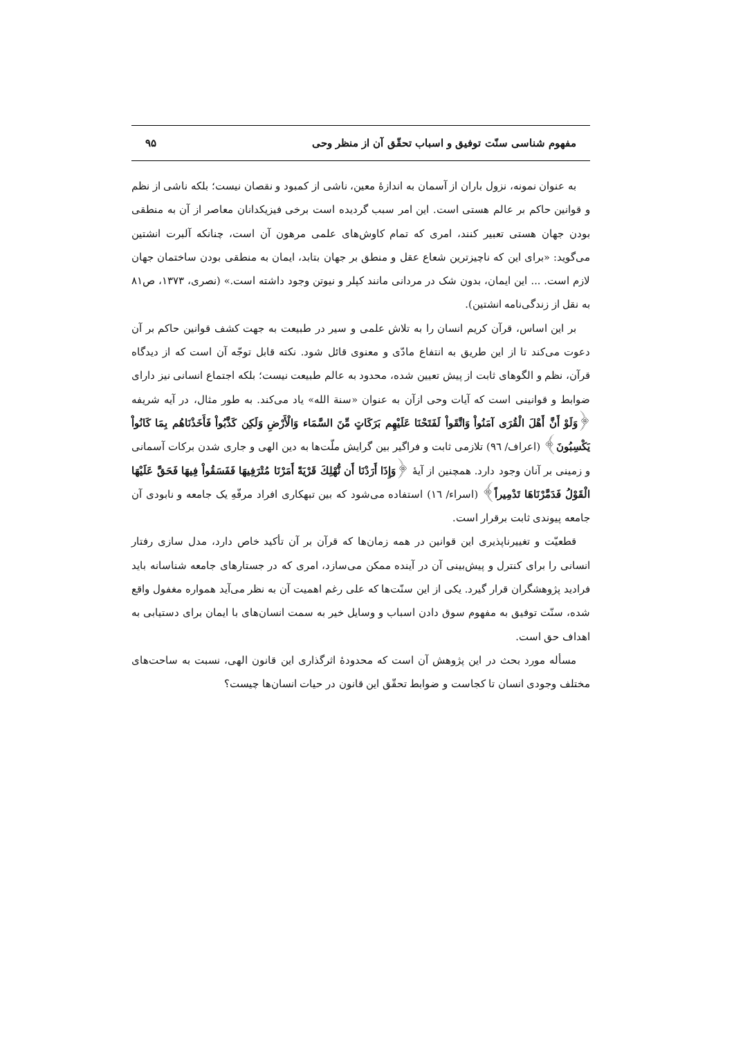مفهوم شناسی سنّت توفیق و اسباب تحقّق آن از منظر وحی ۹۵
به عنوان نمونه، نزول باران از آسمان به اندازهٔ معین، ناشی از کمبود و نقصان نیست؛ بلکه ناشی از نظم و قوانین حاکم بر عالم هستی است. این امر سبب گردیده است برخی فیزیکدانان معاصر از آن به منطقی بودن جهان هستی تعبیر کنند، امری که تمام کاوش‌های علمی مرهون آن است، چنانکه آلبرت انشتین می‌گوید: «برای این که ناچیزترین شعاع عقل و منطق بر جهان بتابد، ایمان به منطقی بودن ساختمان جهان لازم است. ... این ایمان، بدون شک در مردانی مانند کپلر و نیوتن وجود داشته است.» (نصری، ۱۳۷۳، ص۸۱ به نقل از زندگی‌نامه انشتین).
بر این اساس، قرآن کریم انسان را به تلاش علمی و سیر در طبیعت به جهت کشف قوانین حاکم بر آن دعوت می‌کند تا از این طریق به انتفاع مادّی و معنوی قائل شود. نکته قابل توجّه آن است که از دیدگاه قرآن، نظم و الگوهای ثابت از پیش تعیین شده، محدود به عالم طبیعت نیست؛ بلکه اجتماع انسانی نیز دارای ضوابط و قوانینی است که آیات وحی ازآن به عنوان «سنة الله» یاد می‌کند. به طور مثال، در آیه شریفه ﴿وَلَوْ أَنَّ أَهْلَ الْقُرَى آمَنُواْ وَاتَّقَواْ لَفَتَحْنَا عَلَيْهِم بَرَكَاتٍ مِّنَ السَّمَاء وَالْأَرْضِ وَلَكِن كَذَّبُواْ فَأَخَذْنَاهُم بِمَا كَانُواْ يَكْسِبُونَ﴾ (اعراف/ ٩٦) تلازمی ثابت و فراگیر بین گرایش ملّت‌ها به دین الهی و جاری شدن برکات آسمانی و زمینی بر آنان وجود دارد. همچنین از آیهٔ ﴿وَإِذَا أَرَدْنَا أَن نُّهْلِكَ قَرْيَةً أَمَرْنَا مُتْرَفِيهَا فَفَسَقُواْ فِيهَا فَحَقَّ عَلَيْهَا الْقَوْلُ فَدَمَّرْنَاهَا تَدْمِيراً﴾ (اسراء/ ١٦) استفاده می‌شود که بین تبهکاری افراد مرفّهِ یک جامعه و نابودی آن جامعه پیوندی ثابت برقرار است.
قطعیّت و تغییرناپذیری این قوانین در همه زمان‌ها که قرآن بر آن تأکید خاص دارد، مدل سازی رفتار انسانی را برای کنترل و پیش‌بینی آن در آینده ممکن می‌سازد، امری که در جستارهای جامعه شناسانه باید فرادید پژوهشگران قرار گیرد. یکی از این سنّت‌ها که علی رغم اهمیت آن به نظر می‌آید همواره مغفول واقع شده، سنّت توفیق به مفهوم سوق دادن اسباب و وسایل خیر به سمت انسان‌های با ایمان برای دستیابی به اهداف حق است.
مسأله مورد بحث در این پژوهش آن است که محدودهٔ اثرگذاری این قانون الهی، نسبت به ساحت‌های مختلف وجودی انسان تا کجاست و ضوابط تحقّق این قانون در حیات انسان‌ها چیست؟